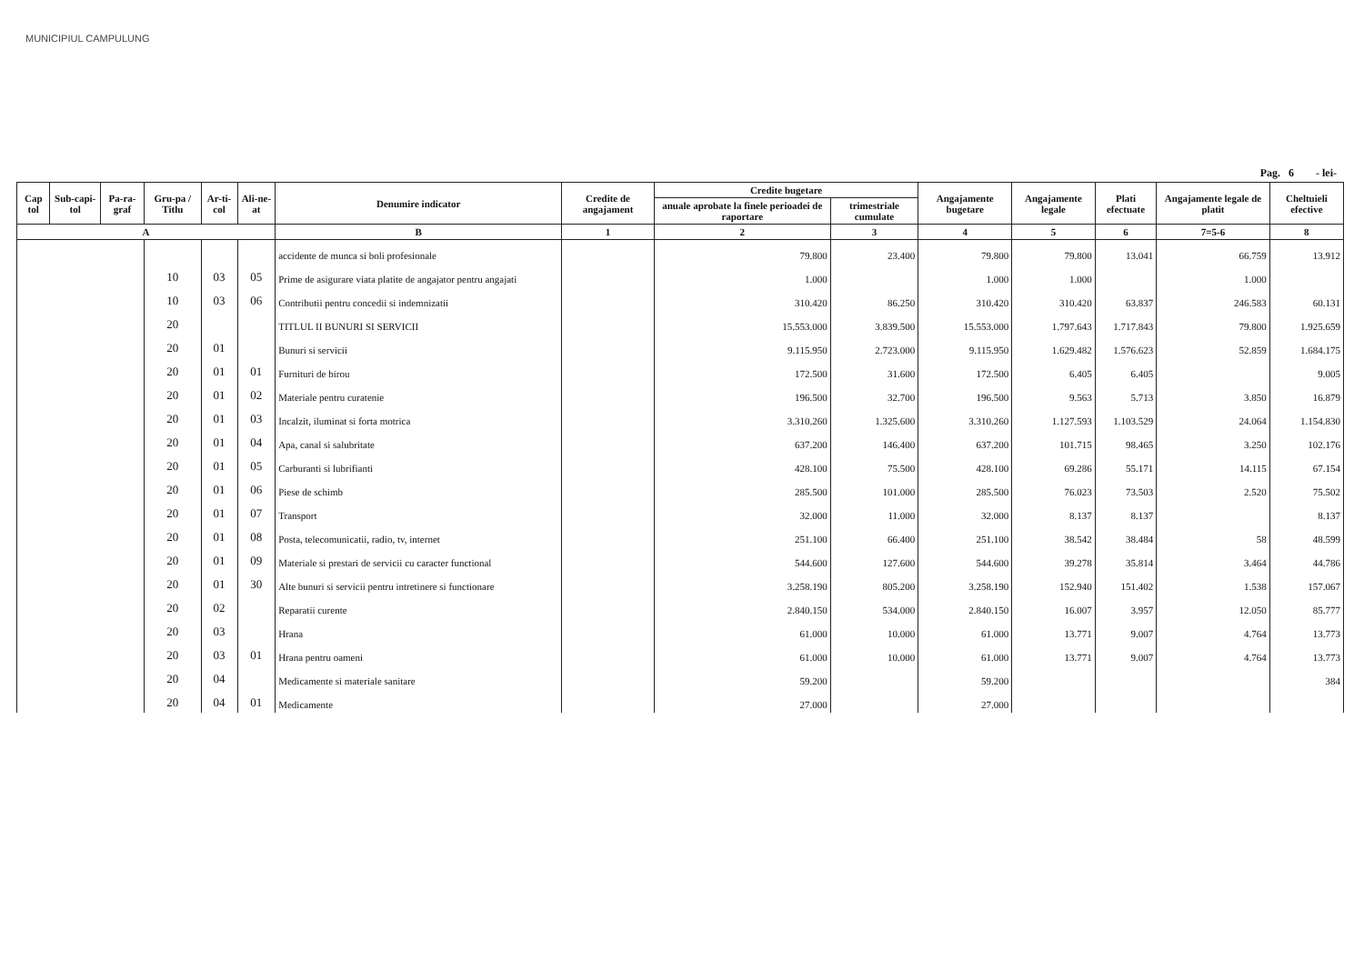MUNICIPIUL CAMPULUNG
Pag. 6 - lei-
| Cap tol | Sub-capi-tol | Pa-ra-graf | Gru-pa / Titlu | Ar-ti-col | Ali-ne-at | Denumire indicator | Credite de angajament | Credite bugetare | | Angajamente bugetare | Angajamente legale | Plati efectuate | Angajamente legale de platit | Cheltuieli efective |
| --- | --- | --- | --- | --- | --- | --- | --- | --- | --- | --- | --- | --- | --- | --- |
| | | | | | | | | anuale aprobate la finele perioadei de raportare | trimestriale cumulate | | | | | |
| A | | | | | | B | 1 | 2 | 3 | 4 | 5 | 6 | 7=5-6 | 8 |
| | | | | | | accidente de munca si boli profesionale | | 79.800 | 23.400 | 79.800 | 79.800 | 13.041 | 66.759 | 13.912 |
| | | | 10 | 03 | 05 | Prime de asigurare viata platite de angajator pentru angajati | | 1.000 | | 1.000 | 1.000 | | 1.000 | |
| | | | 10 | 03 | 06 | Contributii pentru concedii si indemnizatii | | 310.420 | 86.250 | 310.420 | 310.420 | 63.837 | 246.583 | 60.131 |
| | | | 20 | | | TITLUL II BUNURI SI SERVICII | | 15.553.000 | 3.839.500 | 15.553.000 | 1.797.643 | 1.717.843 | 79.800 | 1.925.659 |
| | | | 20 | 01 | | Bunuri si servicii | | 9.115.950 | 2.723.000 | 9.115.950 | 1.629.482 | 1.576.623 | 52.859 | 1.684.175 |
| | | | 20 | 01 | 01 | Furnituri de birou | | 172.500 | 31.600 | 172.500 | 6.405 | 6.405 | | 9.005 |
| | | | 20 | 01 | 02 | Materiale pentru curatenie | | 196.500 | 32.700 | 196.500 | 9.563 | 5.713 | 3.850 | 16.879 |
| | | | 20 | 01 | 03 | Incalzit, iluminat si forta motrica | | 3.310.260 | 1.325.600 | 3.310.260 | 1.127.593 | 1.103.529 | 24.064 | 1.154.830 |
| | | | 20 | 01 | 04 | Apa, canal si salubritate | | 637.200 | 146.400 | 637.200 | 101.715 | 98.465 | 3.250 | 102.176 |
| | | | 20 | 01 | 05 | Carburanti si lubrifianti | | 428.100 | 75.500 | 428.100 | 69.286 | 55.171 | 14.115 | 67.154 |
| | | | 20 | 01 | 06 | Piese de schimb | | 285.500 | 101.000 | 285.500 | 76.023 | 73.503 | 2.520 | 75.502 |
| | | | 20 | 01 | 07 | Transport | | 32.000 | 11.000 | 32.000 | 8.137 | 8.137 | | 8.137 |
| | | | 20 | 01 | 08 | Posta, telecomunicatii, radio, tv, internet | | 251.100 | 66.400 | 251.100 | 38.542 | 38.484 | 58 | 48.599 |
| | | | 20 | 01 | 09 | Materiale si prestari de servicii cu caracter functional | | 544.600 | 127.600 | 544.600 | 39.278 | 35.814 | 3.464 | 44.786 |
| | | | 20 | 01 | 30 | Alte bunuri si servicii pentru intretinere si functionare | | 3.258.190 | 805.200 | 3.258.190 | 152.940 | 151.402 | 1.538 | 157.067 |
| | | | 20 | 02 | | Reparatii curente | | 2.840.150 | 534.000 | 2.840.150 | 16.007 | 3.957 | 12.050 | 85.777 |
| | | | 20 | 03 | | Hrana | | 61.000 | 10.000 | 61.000 | 13.771 | 9.007 | 4.764 | 13.773 |
| | | | 20 | 03 | 01 | Hrana pentru oameni | | 61.000 | 10.000 | 61.000 | 13.771 | 9.007 | 4.764 | 13.773 |
| | | | 20 | 04 | | Medicamente si materiale sanitare | | 59.200 | | 59.200 | | | | 384 |
| | | | 20 | 04 | 01 | Medicamente | | 27.000 | | 27.000 | | | | |